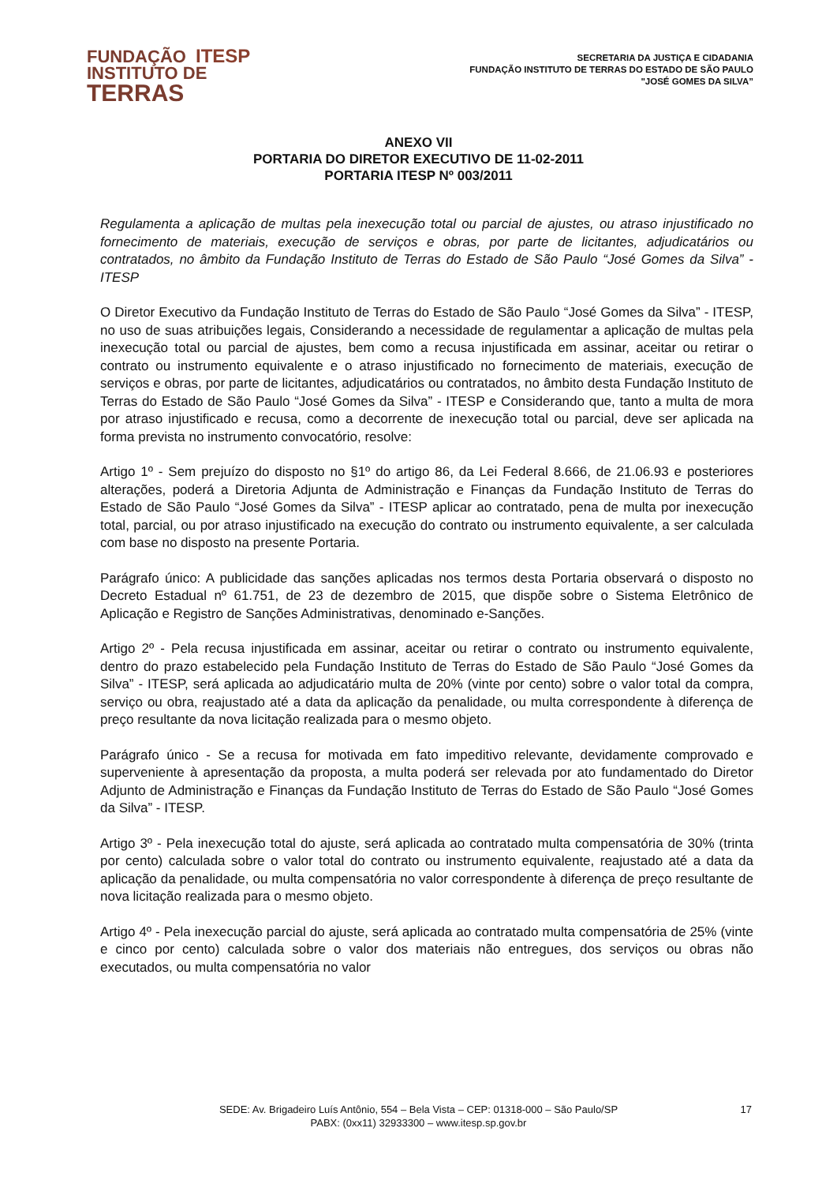FUNDAÇÃO ITESP
INSTITUTO DE
TERRAS
SECRETARIA DA JUSTIÇA E CIDADANIA
FUNDAÇÃO INSTITUTO DE TERRAS DO ESTADO DE SÃO PAULO
"JOSÉ GOMES DA SILVA”
ANEXO VII
PORTARIA DO DIRETOR EXECUTIVO DE 11-02-2011
PORTARIA ITESP Nº 003/2011
Regulamenta a aplicação de multas pela inexecução total ou parcial de ajustes, ou atraso injustificado no fornecimento de materiais, execução de serviços e obras, por parte de licitantes, adjudicatários ou contratados, no âmbito da Fundação Instituto de Terras do Estado de São Paulo “José Gomes da Silva” - ITESP
O Diretor Executivo da Fundação Instituto de Terras do Estado de São Paulo “José Gomes da Silva” - ITESP, no uso de suas atribuições legais, Considerando a necessidade de regulamentar a aplicação de multas pela inexecução total ou parcial de ajustes, bem como a recusa injustificada em assinar, aceitar ou retirar o contrato ou instrumento equivalente e o atraso injustificado no fornecimento de materiais, execução de serviços e obras, por parte de licitantes, adjudicatários ou contratados, no âmbito desta Fundação Instituto de Terras do Estado de São Paulo “José Gomes da Silva” - ITESP e Considerando que, tanto a multa de mora por atraso injustificado e recusa, como a decorrente de inexecução total ou parcial, deve ser aplicada na forma prevista no instrumento convocatório, resolve:
Artigo 1º - Sem prejuízo do disposto no §1º do artigo 86, da Lei Federal 8.666, de 21.06.93 e posteriores alterações, poderá a Diretoria Adjunta de Administração e Finanças da Fundação Instituto de Terras do Estado de São Paulo “José Gomes da Silva” - ITESP aplicar ao contratado, pena de multa por inexecução total, parcial, ou por atraso injustificado na execução do contrato ou instrumento equivalente, a ser calculada com base no disposto na presente Portaria.
Parágrafo único: A publicidade das sanções aplicadas nos termos desta Portaria observará o disposto no Decreto Estadual nº 61.751, de 23 de dezembro de 2015, que dispõe sobre o Sistema Eletrônico de Aplicação e Registro de Sanções Administrativas, denominado e-Sanções.
Artigo 2º - Pela recusa injustificada em assinar, aceitar ou retirar o contrato ou instrumento equivalente, dentro do prazo estabelecido pela Fundação Instituto de Terras do Estado de São Paulo “José Gomes da Silva” - ITESP, será aplicada ao adjudicatário multa de 20% (vinte por cento) sobre o valor total da compra, serviço ou obra, reajustado até a data da aplicação da penalidade, ou multa correspondente à diferença de preço resultante da nova licitação realizada para o mesmo objeto.
Parágrafo único - Se a recusa for motivada em fato impeditivo relevante, devidamente comprovado e superveniente à apresentação da proposta, a multa poderá ser relevada por ato fundamentado do Diretor Adjunto de Administração e Finanças da Fundação Instituto de Terras do Estado de São Paulo “José Gomes da Silva” - ITESP.
Artigo 3º - Pela inexecução total do ajuste, será aplicada ao contratado multa compensatória de 30% (trinta por cento) calculada sobre o valor total do contrato ou instrumento equivalente, reajustado até a data da aplicação da penalidade, ou multa compensatória no valor correspondente à diferença de preço resultante de nova licitação realizada para o mesmo objeto.
Artigo 4º - Pela inexecução parcial do ajuste, será aplicada ao contratado multa compensatória de 25% (vinte e cinco por cento) calculada sobre o valor dos materiais não entregues, dos serviços ou obras não executados, ou multa compensatória no valor
SEDE: Av. Brigadeiro Luís Antônio, 554 – Bela Vista – CEP: 01318-000 – São Paulo/SP
PABX: (0xx11) 32933300 – www.itesp.sp.gov.br
17